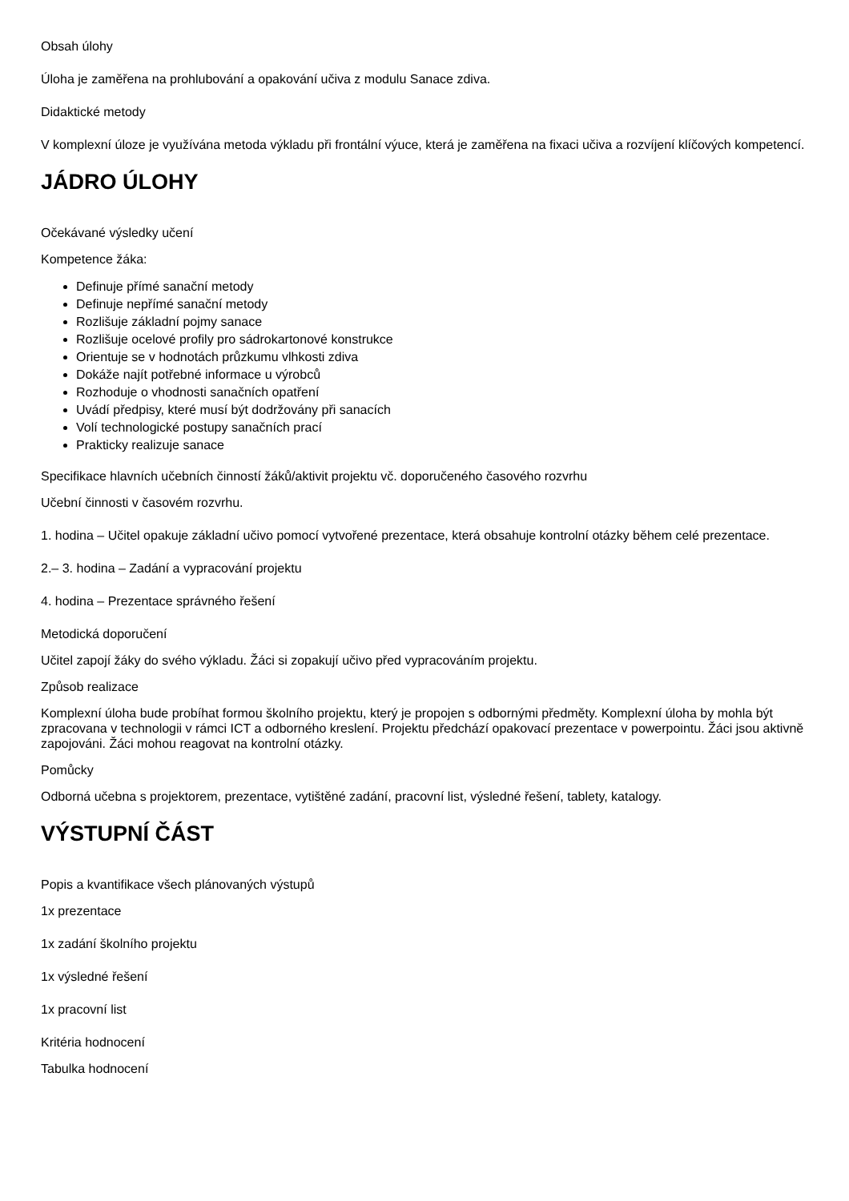Obsah úlohy
Úloha je zaměřena na prohlubování a opakování učiva z modulu Sanace zdiva.
Didaktické metody
V komplexní úloze je využívána metoda výkladu při frontální výuce, která je zaměřena na fixaci učiva a rozvíjení klíčových kompetencí.
JÁDRO ÚLOHY
Očekávané výsledky učení
Kompetence žáka:
Definuje přímé sanační metody
Definuje nepřímé sanační metody
Rozlišuje základní pojmy sanace
Rozlišuje ocelové profily pro sádrokartonové konstrukce
Orientuje se v hodnotách průzkumu vlhkosti zdiva
Dokáže najít potřebné informace u výrobců
Rozhoduje o vhodnosti sanačních opatření
Uvádí předpisy, které musí být dodržovány při sanacích
Volí technologické postupy sanačních prací
Prakticky realizuje sanace
Specifikace hlavních učebních činností žáků/aktivit projektu vč. doporučeného časového rozvrhu
Učební činnosti v časovém rozvrhu.
1. hodina – Učitel opakuje základní učivo pomocí vytvořené prezentace, která obsahuje kontrolní otázky během celé prezentace.
2.– 3. hodina – Zadání a vypracování projektu
4. hodina – Prezentace správného řešení
Metodická doporučení
Učitel zapojí žáky do svého výkladu. Žáci si zopakují učivo před vypracováním projektu.
Způsob realizace
Komplexní úloha bude probíhat formou školního projektu, který je propojen s odbornými předměty. Komplexní úloha by mohla být zpracovana v technologii v rámci ICT a odborného kreslení. Projektu předchází opakovací prezentace v powerpointu. Žáci jsou aktivně zapojováni. Žáci mohou reagovat na kontrolní otázky.
Pomůcky
Odborná učebna s projektorem, prezentace, vytištěné zadání, pracovní list, výsledné řešení, tablety, katalogy.
VÝSTUPNÍ ČÁST
Popis a kvantifikace všech plánovaných výstupů
1x prezentace
1x zadání školního projektu
1x výsledné řešení
1x pracovní list
Kritéria hodnocení
Tabulka hodnocení